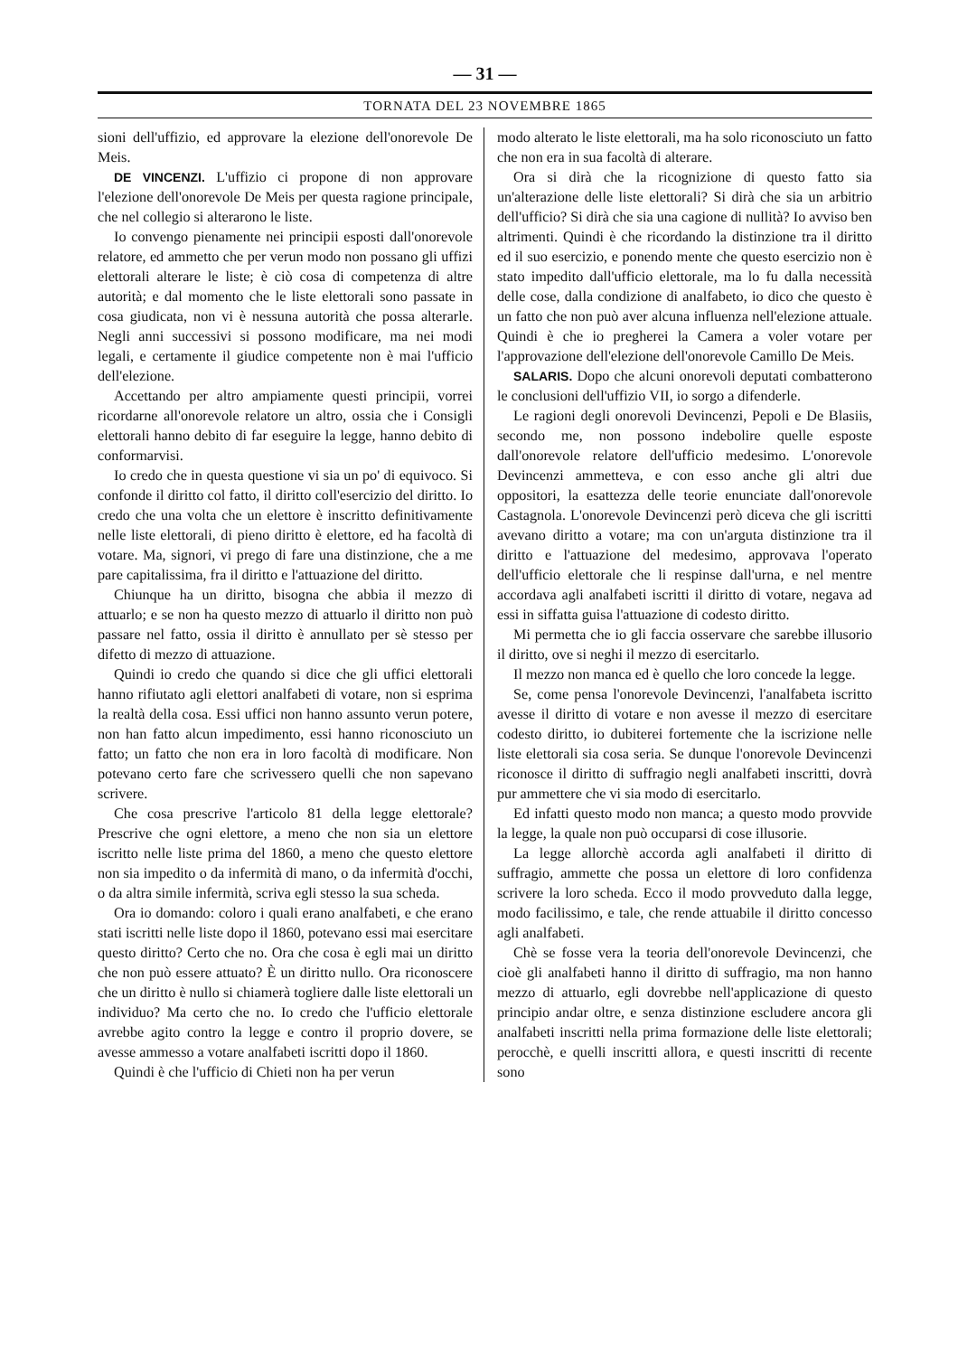— 31 —
TORNATA DEL 23 NOVEMBRE 1865
sioni dell'uffizio, ed approvare la elezione dell'onorevole De Meis.
DE VINCENZI. L'uffizio ci propone di non approvare l'elezione dell'onorevole De Meis per questa ragione principale, che nel collegio si alterarono le liste.
Io convengo pienamente nei principii esposti dall'onorevole relatore, ed ammetto che per verun modo non possano gli uffizi elettorali alterare le liste; è ciò cosa di competenza di altre autorità; e dal momento che le liste elettorali sono passate in cosa giudicata, non vi è nessuna autorità che possa alterarle. Negli anni successivi si possono modificare, ma nei modi legali, e certamente il giudice competente non è mai l'ufficio dell'elezione.
Accettando per altro ampiamente questi principii, vorrei ricordarne all'onorevole relatore un altro, ossia che i Consigli elettorali hanno debito di far eseguire la legge, hanno debito di conformarvisi.
Io credo che in questa questione vi sia un po' di equivoco. Si confonde il diritto col fatto, il diritto coll'esercizio del diritto. Io credo che una volta che un elettore è inscritto definitivamente nelle liste elettorali, di pieno diritto è elettore, ed ha facoltà di votare. Ma, signori, vi prego di fare una distinzione, che a me pare capitalissima, fra il diritto e l'attuazione del diritto.
Chiunque ha un diritto, bisogna che abbia il mezzo di attuarlo; e se non ha questo mezzo di attuarlo il diritto non può passare nel fatto, ossia il diritto è annullato per sè stesso per difetto di mezzo di attuazione.
Quindi io credo che quando si dice che gli uffici elettorali hanno rifiutato agli elettori analfabeti di votare, non si esprima la realtà della cosa. Essi uffici non hanno assunto verun potere, non han fatto alcun impedimento, essi hanno riconosciuto un fatto; un fatto che non era in loro facoltà di modificare. Non potevano certo fare che scrivessero quelli che non sapevano scrivere.
Che cosa prescrive l'articolo 81 della legge elettorale? Prescrive che ogni elettore, a meno che non sia un elettore iscritto nelle liste prima del 1860, a meno che questo elettore non sia impedito o da infermità di mano, o da infermità d'occhi, o da altra simile infermità, scriva egli stesso la sua scheda.
Ora io domando: coloro i quali erano analfabeti, e che erano stati iscritti nelle liste dopo il 1860, potevano essi mai esercitare questo diritto? Certo che no. Ora che cosa è egli mai un diritto che non può essere attuato? È un diritto nullo. Ora riconoscere che un diritto è nullo si chiamerà togliere dalle liste elettorali un individuo? Ma certo che no. Io credo che l'ufficio elettorale avrebbe agito contro la legge e contro il proprio dovere, se avesse ammesso a votare analfabeti iscritti dopo il 1860.
Quindi è che l'ufficio di Chieti non ha per verun
modo alterato le liste elettorali, ma ha solo riconosciuto un fatto che non era in sua facoltà di alterare.
Ora si dirà che la ricognizione di questo fatto sia un'alterazione delle liste elettorali? Si dirà che sia un arbitrio dell'ufficio? Si dirà che sia una cagione di nullità? Io avviso ben altrimenti. Quindi è che ricordando la distinzione tra il diritto ed il suo esercizio, e ponendo mente che questo esercizio non è stato impedito dall'ufficio elettorale, ma lo fu dalla necessità delle cose, dalla condizione di analfabeto, io dico che questo è un fatto che non può aver alcuna influenza nell'elezione attuale. Quindi è che io pregherei la Camera a voler votare per l'approvazione dell'elezione dell'onorevole Camillo De Meis.
SALARIS. Dopo che alcuni onorevoli deputati combatterono le conclusioni dell'uffizio VII, io sorgo a difenderle.
Le ragioni degli onorevoli Devincenzi, Pepoli e De Blasiis, secondo me, non possono indebolire quelle esposte dall'onorevole relatore dell'ufficio medesimo. L'onorevole Devincenzi ammetteva, e con esso anche gli altri due oppositori, la esattezza delle teorie enunciate dall'onorevole Castagnola. L'onorevole Devincenzi però diceva che gli iscritti avevano diritto a votare; ma con un'arguta distinzione tra il diritto e l'attuazione del medesimo, approvava l'operato dell'ufficio elettorale che li respinse dall'urna, e nel mentre accordava agli analfabeti iscritti il diritto di votare, negava ad essi in siffatta guisa l'attuazione di codesto diritto.
Mi permetta che io gli faccia osservare che sarebbe illusorio il diritto, ove si neghi il mezzo di esercitarlo.
Il mezzo non manca ed è quello che loro concede la legge.
Se, come pensa l'onorevole Devincenzi, l'analfabeta iscritto avesse il diritto di votare e non avesse il mezzo di esercitare codesto diritto, io dubiterei fortemente che la iscrizione nelle liste elettorali sia cosa seria. Se dunque l'onorevole Devincenzi riconosce il diritto di suffragio negli analfabeti inscritti, dovrà pur ammettere che vi sia modo di esercitarlo.
Ed infatti questo modo non manca; a questo modo provvide la legge, la quale non può occuparsi di cose illusorie.
La legge allorchè accorda agli analfabeti il diritto di suffragio, ammette che possa un elettore di loro confidenza scrivere la loro scheda. Ecco il modo provveduto dalla legge, modo facilissimo, e tale, che rende attuabile il diritto concesso agli analfabeti.
Chè se fosse vera la teoria dell'onorevole Devincenzi, che cioè gli analfabeti hanno il diritto di suffragio, ma non hanno mezzo di attuarlo, egli dovrebbe nell'applicazione di questo principio andar oltre, e senza distinzione escludere ancora gli analfabeti inscritti nella prima formazione delle liste elettorali; perocchè, e quelli inscritti allora, e questi inscritti di recente sono